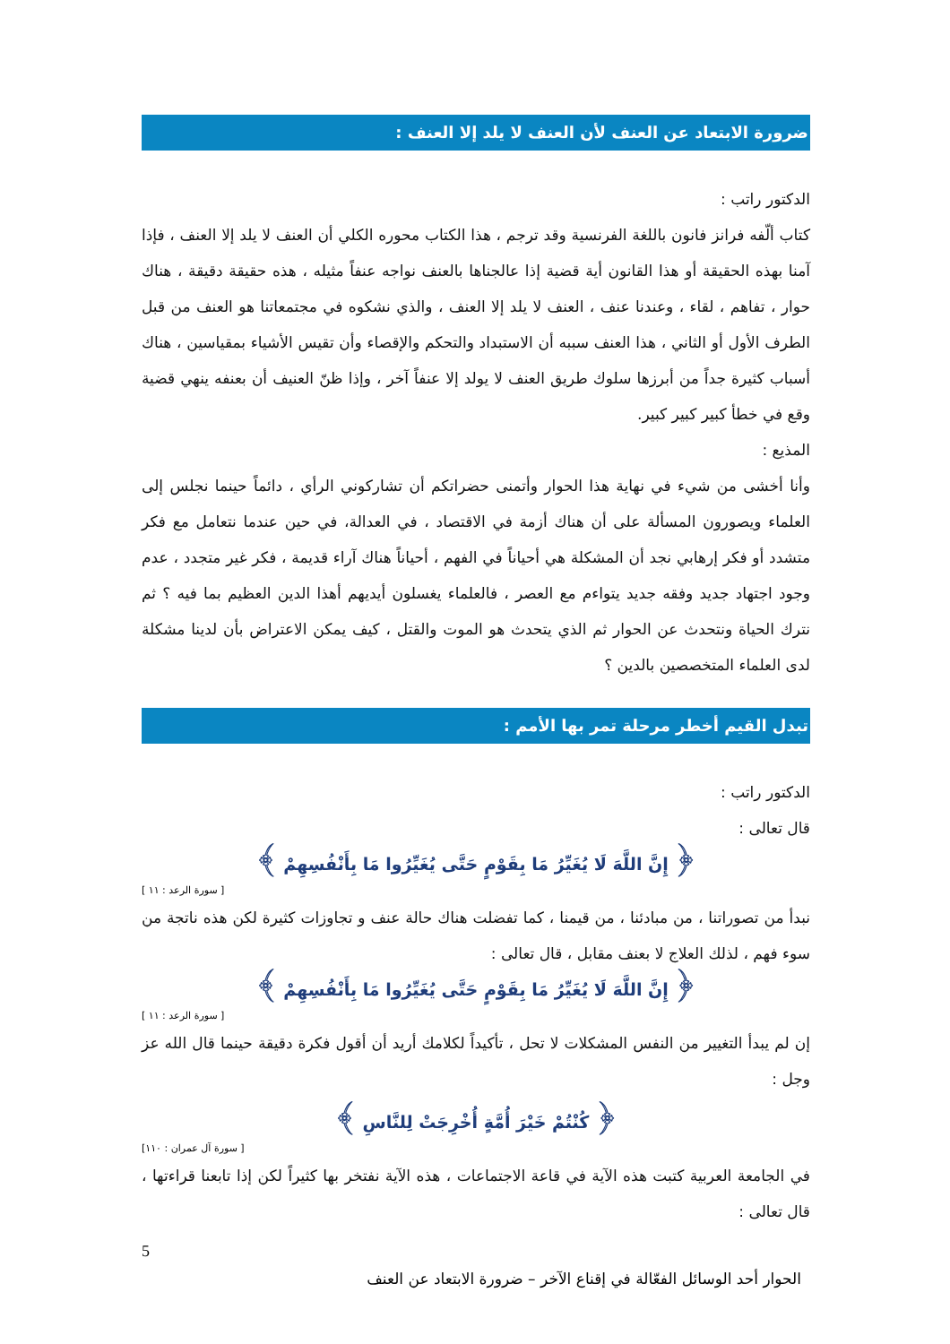ضرورة الابتعاد عن العنف لأن العنف لا يلد إلا العنف :
الدكتور راتب :
كتاب ألّفه فرانز فانون باللغة الفرنسية وقد ترجم ، هذا الكتاب محوره الكلي أن العنف لا يلد إلا العنف ، فإذا آمنا بهذه الحقيقة أو هذا القانون أية قضية إذا عالجناها بالعنف نواجه عنفاً مثيله ، هذه حقيقة دقيقة ، هناك حوار ، تفاهم ، لقاء ، وعندنا عنف ، العنف لا يلد إلا العنف ، والذي نشكوه في مجتمعاتنا هو العنف من قبل الطرف الأول أو الثاني ، هذا العنف سببه أن الاستبداد والتحكم والإقصاء وأن تقيس الأشياء بمقياسين ، هناك أسباب كثيرة جداً من أبرزها سلوك طريق العنف لا يولد إلا عنفاً آخر ، وإذا ظنّ العنيف أن بعنفه ينهي قضية وقع في خطأ كبير كبير كبير.
المذيع :
وأنا أخشى من شيء في نهاية هذا الحوار وأتمنى حضراتكم أن تشاركوني الرأي ، دائماً حينما نجلس إلى العلماء ويصورون المسألة على أن هناك أزمة في الاقتصاد ، في العدالة، في حين عندما نتعامل مع فكر متشدد أو فكر إرهابي نجد أن المشكلة هي أحياناً في الفهم ، أحياناً هناك آراء قديمة ، فكر غير متجدد ، عدم وجود اجتهاد جديد وفقه جديد يتواءم مع العصر ، فالعلماء يغسلون أيديهم أهذا الدين العظيم بما فيه ؟ ثم نترك الحياة ونتحدث عن الحوار ثم الذي يتحدث هو الموت والقتل ، كيف يمكن الاعتراض بأن لدينا مشكلة لدى العلماء المتخصصين بالدين ؟
تبدل القيم أخطر مرحلة تمر بها الأمم :
الدكتور راتب :
قال تعالى :
﴿ إِنَّ اللَّهَ لَا يُغَيِّرُ مَا بِقَوْمٍ حَتَّى يُغَيِّرُوا مَا بِأَنْفُسِهِمْ ﴾
[ سورة الرعد : ١١ ]
نبدأ من تصوراتنا ، من مبادئنا ، من قيمنا ، كما تفضلت هناك حالة عنف و تجاوزات كثيرة لكن هذه ناتجة من سوء فهم ، لذلك العلاج لا بعنف مقابل ، قال تعالى :
﴿ إِنَّ اللَّهَ لَا يُغَيِّرُ مَا بِقَوْمٍ حَتَّى يُغَيِّرُوا مَا بِأَنْفُسِهِمْ ﴾
[ سورة الرعد : ١١ ]
إن لم يبدأ التغيير من النفس المشكلات لا تحل ، تأكيداً لكلامك أريد أن أقول فكرة دقيقة حينما قال الله عز وجل :
﴿ كُنْتُمْ خَيْرَ أُمَّةٍ أُخْرِجَتْ لِلنَّاسِ ﴾
[ سورة آل عمران : ١١٠]
في الجامعة العربية كتبت هذه الآية في قاعة الاجتماعات ، هذه الآية نفتخر بها كثيراً لكن إذا تابعنا قراءتها ، قال تعالى :
5
الحوار أحد الوسائل الفعّالة في إقناع الآخر – ضرورة الابتعاد عن العنف